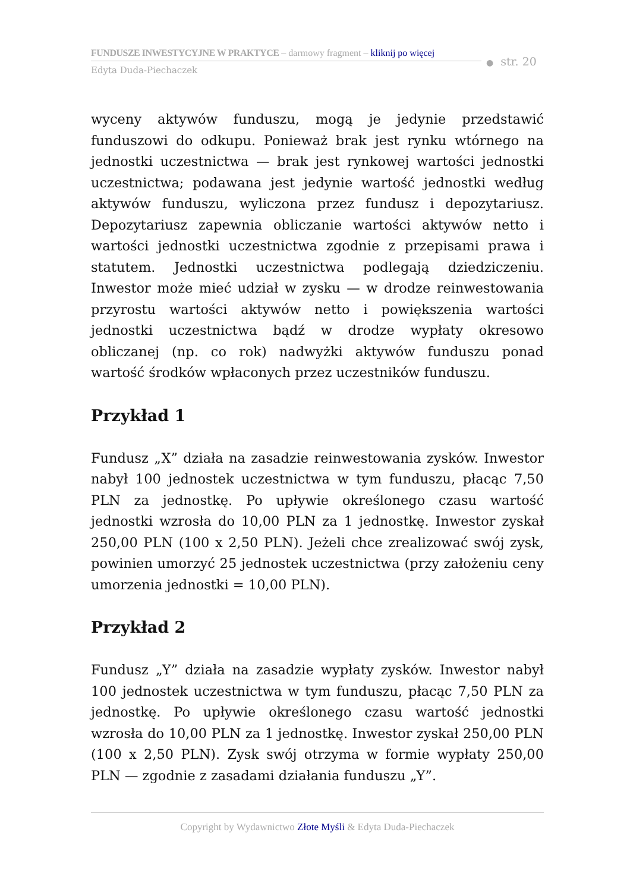FUNDUSZE INWESTYCYJNE W PRAKTYCE – darmowy fragment – kliknij po więcej
Edyta Duda-Piechaczek
● str. 20
wyceny aktywów funduszu, mogą je jedynie przedstawić funduszowi do odkupu. Ponieważ brak jest rynku wtórnego na jednostki uczestnictwa — brak jest rynkowej wartości jednostki uczestnictwa; podawana jest jedynie wartość jednostki według aktywów funduszu, wyliczona przez fundusz i depozytariusz. Depozytariusz zapewnia obliczanie wartości aktywów netto i wartości jednostki uczestnictwa zgodnie z przepisami prawa i statutem. Jednostki uczestnictwa podlegają dziedziczeniu. Inwestor może mieć udział w zysku — w drodze reinwestowania przyrostu wartości aktywów netto i powiększenia wartości jednostki uczestnictwa bądź w drodze wypłaty okresowo obliczanej (np. co rok) nadwyżki aktywów funduszu ponad wartość środków wpłaconych przez uczestników funduszu.
Przykład 1
Fundusz „X” działa na zasadzie reinwestowania zysków. Inwestor nabył 100 jednostek uczestnictwa w tym funduszu, płacąc 7,50 PLN za jednostkę. Po upływie określonego czasu wartość jednostki wzrosła do 10,00 PLN za 1 jednostkę. Inwestor zyskał 250,00 PLN (100 x 2,50 PLN). Jeżeli chce zrealizować swój zysk, powinien umorzyć 25 jednostek uczestnictwa (przy założeniu ceny umorzenia jednostki = 10,00 PLN).
Przykład 2
Fundusz „Y” działa na zasadzie wypłaty zysków. Inwestor nabył 100 jednostek uczestnictwa w tym funduszu, płacąc 7,50 PLN za jednostkę. Po upływie określonego czasu wartość jednostki wzrosła do 10,00 PLN za 1 jednostkę. Inwestor zyskał 250,00 PLN (100 x 2,50 PLN). Zysk swój otrzyma w formie wypłaty 250,00 PLN — zgodnie z zasadami działania funduszu „Y”.
Copyright by Wydawnictwo Złote Myśli & Edyta Duda-Piechaczek